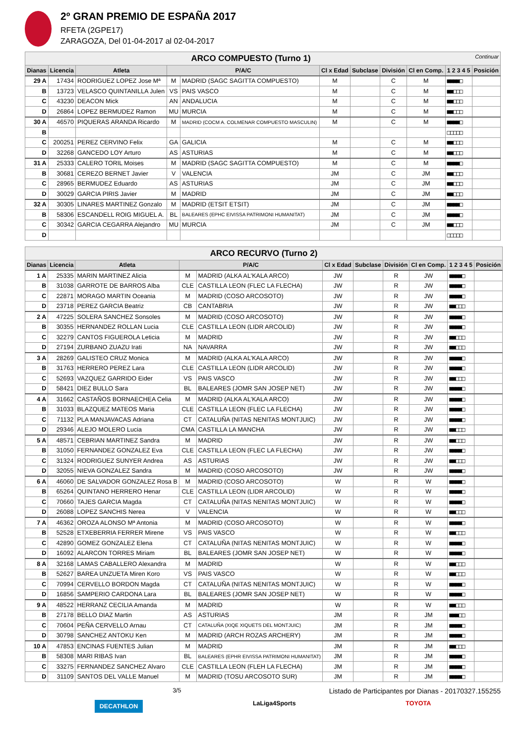2º GRAN PREMIO DE ESPAÑA 2017
RFETA (2GPE17)
ZARAGOZA, Del 01-04-2017 al 02-04-2017
| ARCO COMPUESTO (Turno 1) Continuar | | | | | | | | | | |
| Dianas | Licencia | Atleta | P/A/C | | Cl x Edad | Subclase | División | Cl en Comp. | 1 2 3 4 5 | Posición |
| 29 A | 17434 | RODRIGUEZ LOPEZ Jose Mª | M | MADRID (SAGC SAGITTA COMPUESTO) | M | | C | M | ■■■■□ | |
| B | 13723 | VELASCO QUINTANILLA Julen | VS | PAIS VASCO | M | | C | M | ■■□□□ | |
| C | 43230 | DEACON Mick | AN | ANDALUCIA | M | | C | M | ■■□□□ | |
| D | 26864 | LOPEZ BERMUDEZ Ramon | MU | MURCIA | M | | C | M | ■■□□□ | |
| 30 A | 46570 | PIQUERAS ARANDA Ricardo | M | MADRID (COCM A. COLMENAR COMPUESTO MASCULIN) | M | | C | M | ■■■■□ | |
| B | | | | | | | | | □□□□□ | |
| C | 200251 | PEREZ CERVINO Felix | GA | GALICIA | M | | C | M | ■■□□□ | |
| D | 32268 | GANCEDO LOY Arturo | AS | ASTURIAS | M | | C | M | ■■□□□ | |
| 31 A | 25333 | CALERO TORIL Moises | M | MADRID (SAGC SAGITTA COMPUESTO) | M | | C | M | ■■■■□ | |
| B | 30681 | CEREZO BERNET Javier | V | VALENCIA | JM | | C | JM | ■■□□□ | |
| C | 28965 | BERMUDEZ Eduardo | AS | ASTURIAS | JM | | C | JM | ■■□□□ | |
| D | 30029 | GARCIA PIRIS Javier | M | MADRID | JM | | C | JM | ■■□□□ | |
| 32 A | 30305 | LINARES MARTINEZ Gonzalo | M | MADRID (ETSIT ETSIT) | JM | | C | JM | ■■■■□ | |
| B | 58306 | ESCANDELL ROIG MIGUEL A. | BL | BALEARES (EPHC EIVISSA PATRIMONI HUMANITAT) | JM | | C | JM | ■■■■□ | |
| C | 30342 | GARCIA CEGARRA Alejandro | MU | MURCIA | JM | | C | JM | ■■□□□ | |
| D | | | | | | | | | □□□□□ | |
| ARCO RECURVO (Turno 2) | | | | | | | | | | |
| Dianas | Licencia | Atleta | P/A/C | | Cl x Edad | Subclase | División | Cl en Comp. | 1 2 3 4 5 | Posición |
| 1 A | 25335 | MARIN MARTINEZ Alicia | M | MADRID (ALKA AL'KALA ARCO) | JW | | R | JW | ■■■■□ | |
| B | 31038 | GARROTE DE BARROS Alba | CLE | CASTILLA LEON (FLEC LA FLECHA) | JW | | R | JW | ■■■■□ | |
| C | 22871 | MORAGO MARTIN Oceania | M | MADRID (COSO ARCOSOTO) | JW | | R | JW | ■■■■□ | |
| D | 23718 | PEREZ GARCIA Beatriz | CB | CANTABRIA | JW | | R | JW | ■■□□□ | |
| 2 A | 47225 | SOLERA SANCHEZ Sonsoles | M | MADRID (COSO ARCOSOTO) | JW | | R | JW | ■■■■□ | |
| B | 30355 | HERNANDEZ ROLLAN Lucia | CLE | CASTILLA LEON (LIDR ARCOLID) | JW | | R | JW | ■■■■□ | |
| C | 32279 | CANTOS FIGUEROLA Leticia | M | MADRID | JW | | R | JW | ■■□□□ | |
| D | 27194 | ZURBANO ZUAZU Irati | NA | NAVARRA | JW | | R | JW | ■■□□□ | |
| 3 A | 28269 | GALISTEO CRUZ Monica | M | MADRID (ALKA AL'KALA ARCO) | JW | | R | JW | ■■■■□ | |
| B | 31763 | HERRERO PEREZ Lara | CLE | CASTILLA LEON (LIDR ARCOLID) | JW | | R | JW | ■■■■□ | |
| C | 52693 | VAZQUEZ GARRIDO Eider | VS | PAIS VASCO | JW | | R | JW | ■■□□□ | |
| D | 58421 | DIEZ BULLO Sara | BL | BALEARES (JOMR SAN JOSEP NET) | JW | | R | JW | ■■■■□ | |
| 4 A | 31662 | CASTAÑOS BORNAECHEA Celia | M | MADRID (ALKA AL'KALA ARCO) | JW | | R | JW | ■■■■□ | |
| B | 31033 | BLAZQUEZ MATEOS Maria | CLE | CASTILLA LEON (FLEC LA FLECHA) | JW | | R | JW | ■■■■□ | |
| C | 71132 | PLA MANJAVACAS Adriana | CT | CATALUÑA (NITAS NENITAS MONTJUIC) | JW | | R | JW | ■■■■□ | |
| D | 29346 | ALEJO MOLERO Lucia | CMA | CASTILLA LA MANCHA | JW | | R | JW | ■■□□□ | |
| 5 A | 48571 | CEBRIAN MARTINEZ Sandra | M | MADRID | JW | | R | JW | ■■□□□ | |
| B | 31050 | FERNANDEZ GONZALEZ Eva | CLE | CASTILLA LEON (FLEC LA FLECHA) | JW | | R | JW | ■■■■□ | |
| C | 31324 | RODRIGUEZ SUNYER Andrea | AS | ASTURIAS | JW | | R | JW | ■■□□□ | |
| D | 32055 | NIEVA GONZALEZ Sandra | M | MADRID (COSO ARCOSOTO) | JW | | R | JW | ■■■■□ | |
| 6 A | 46060 | DE SALVADOR GONZALEZ Rosa B | M | MADRID (COSO ARCOSOTO) | W | | R | W | ■■■■□ | |
| B | 65264 | QUINTANO HERRERO Henar | CLE | CASTILLA LEON (LIDR ARCOLID) | W | | R | W | ■■■■□ | |
| C | 70660 | TAJES GARCIA Magda | CT | CATALUÑA (NITAS NENITAS MONTJUIC) | W | | R | W | ■■■■□ | |
| D | 26088 | LOPEZ SANCHIS Nerea | V | VALENCIA | W | | R | W | ■■□□□ | |
| 7 A | 46362 | OROZA ALONSO Mª Antonia | M | MADRID (COSO ARCOSOTO) | W | | R | W | ■■■■□ | |
| B | 52528 | ETXEBERRIA FERRER Mirene | VS | PAIS VASCO | W | | R | W | ■■□□□ | |
| C | 42890 | GOMEZ GONZALEZ Elena | CT | CATALUÑA (NITAS NENITAS MONTJUIC) | W | | R | W | ■■■■□ | |
| D | 16092 | ALARCON TORRES Miriam | BL | BALEARES (JOMR SAN JOSEP NET) | W | | R | W | ■■■■□ | |
| 8 A | 32168 | LAMAS CABALLERO Alexandra | M | MADRID | W | | R | W | ■■□□□ | |
| B | 52627 | BAREA UNZUETA Miren Koro | VS | PAIS VASCO | W | | R | W | ■■□□□ | |
| C | 70994 | CERVELLO BORDON Magda | CT | CATALUÑA (NITAS NENITAS MONTJUIC) | W | | R | W | ■■■■□ | |
| D | 16856 | SAMPERIO CARDONA Lara | BL | BALEARES (JOMR SAN JOSEP NET) | W | | R | W | ■■■■□ | |
| 9 A | 48522 | HERRANZ CECILIA Amanda | M | MADRID | W | | R | W | ■■□□□ | |
| B | 27178 | BELLO DIAZ Martin | AS | ASTURIAS | JM | | R | JM | ■■■□□ | |
| C | 70604 | PEÑA CERVELLO Arnau | CT | CATALUÑA (XIQE XIQUETS DEL MONTJUIC) | JM | | R | JM | ■■■■□ | |
| D | 30798 | SANCHEZ ANTOKU Ken | M | MADRID (ARCH ROZAS ARCHERY) | JM | | R | JM | ■■■■□ | |
| 10 A | 47853 | ENCINAS FUENTES Julian | M | MADRID | JM | | R | JM | ■■□□□ | |
| B | 58308 | MARI RIBAS Ivan | BL | BALEARES (EPHR EIVISSA PATRIMONI HUMANITAT) | JM | | R | JM | ■■■■□ | |
| C | 33275 | FERNANDEZ SANCHEZ Alvaro | CLE | CASTILLA LEON (FLEH LA FLECHA) | JM | | R | JM | ■■■■□ | |
| D | 31109 | SANTOS DEL VALLE Manuel | M | MADRID (TOSU ARCOSOTO SUR) | JM | | R | JM | ■■■■□ | |
3/5 Listado de Participantes por Dianas - 20170327.155255
DECATHLON LaLiga4Sports TOYOTA